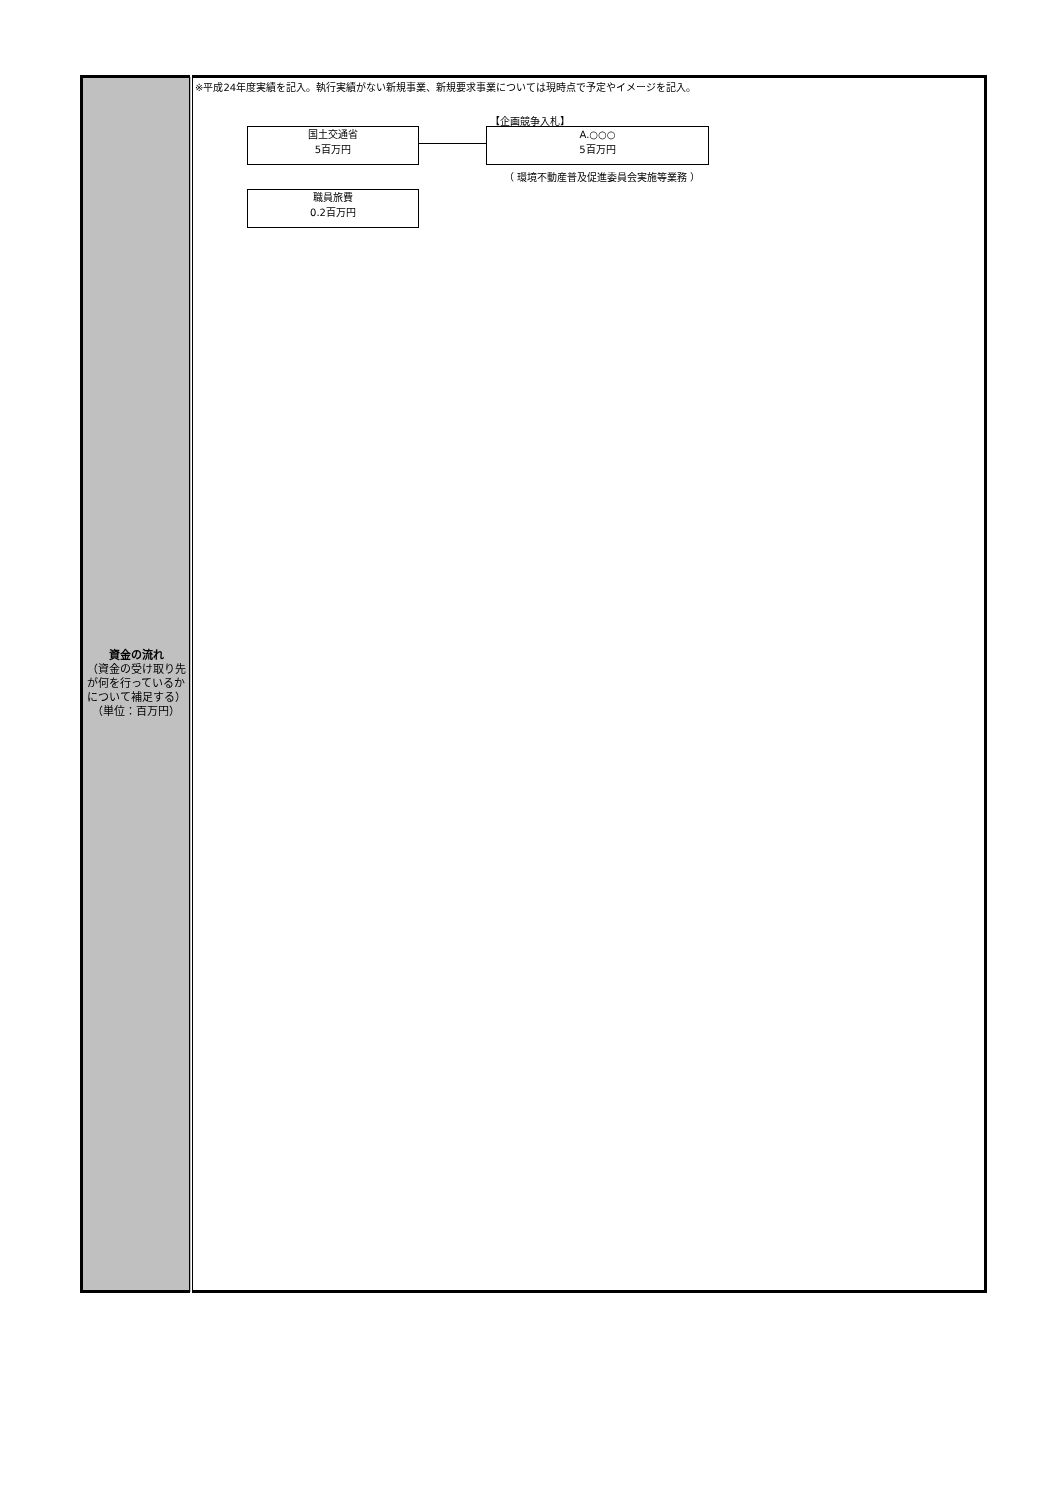| 資金の流れ （資金の受け取り先が何を行っているかについて補足する） （単位：百万円） | ※平成24年度実績を記入。執行実績がない新規事業、新規要求事業については現時点で予定やイメージを記入。 【企画競争入札】 国土交通省 5百万円 A.○○○ 5百万円 （ 環境不動産普及促進委員会実施等業務 ） 職員旅費 0.2百万円 |